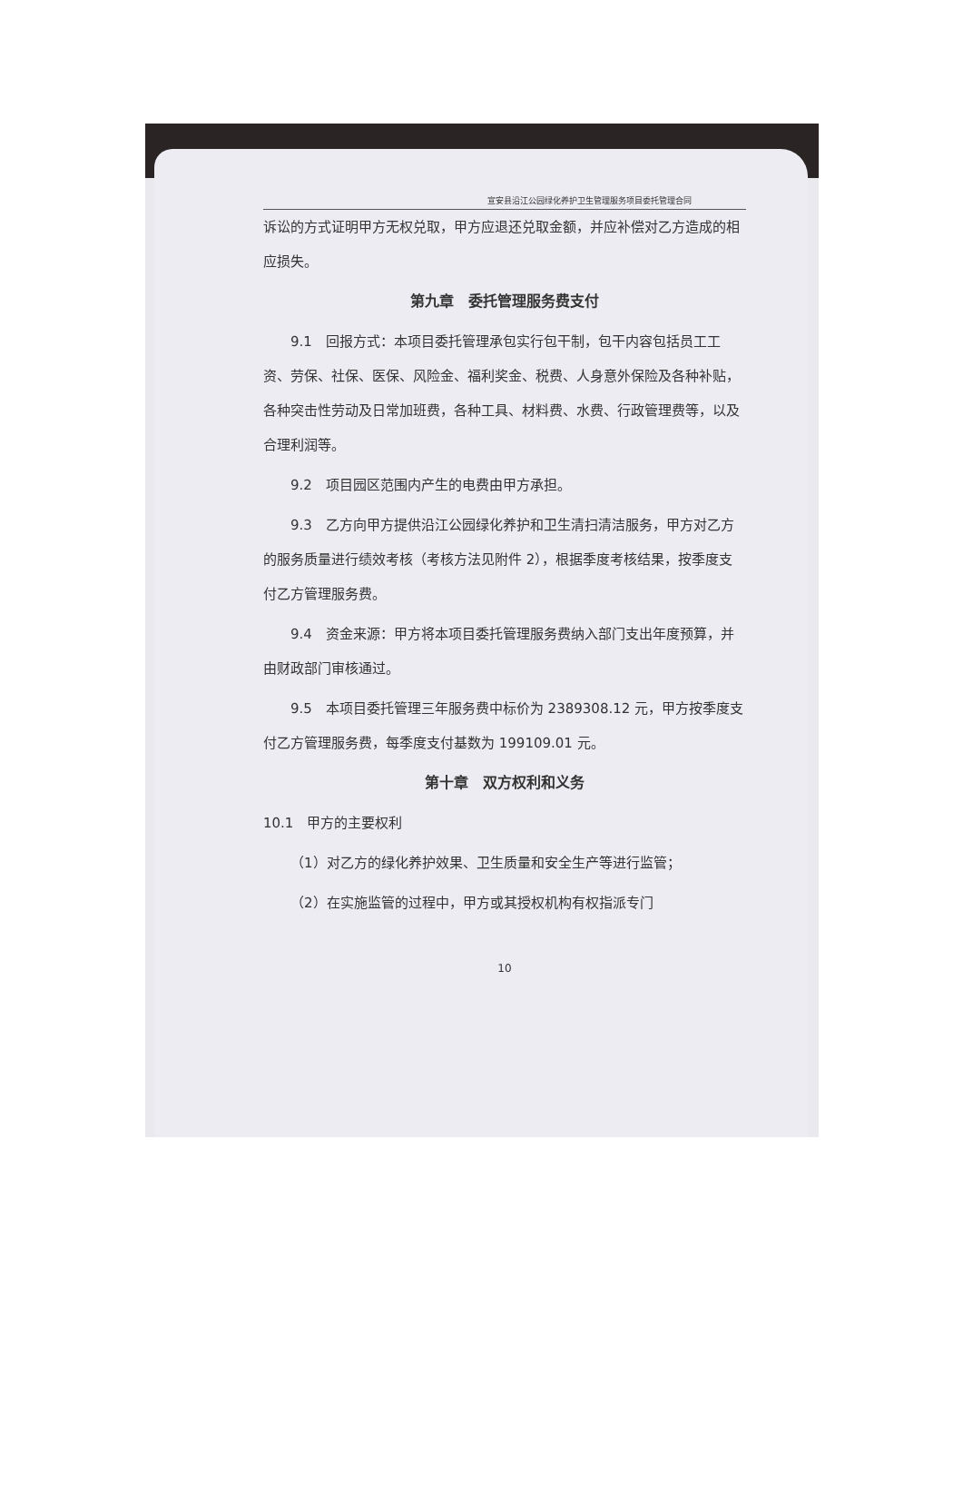宣安县沿江公园绿化养护卫生管理服务项目委托管理合同
诉讼的方式证明甲方无权兑取，甲方应退还兑取金额，并应补偿对乙方造成的相应损失。
第九章　委托管理服务费支付
9.1　回报方式：本项目委托管理承包实行包干制，包干内容包括员工工资、劳保、社保、医保、风险金、福利奖金、税费、人身意外保险及各种补贴，各种突击性劳动及日常加班费，各种工具、材料费、水费、行政管理费等，以及合理利润等。
9.2　项目园区范围内产生的电费由甲方承担。
9.3　乙方向甲方提供沿江公园绿化养护和卫生清扫清洁服务，甲方对乙方的服务质量进行绩效考核（考核方法见附件 2），根据季度考核结果，按季度支付乙方管理服务费。
9.4　资金来源：甲方将本项目委托管理服务费纳入部门支出年度预算，并由财政部门审核通过。
9.5　本项目委托管理三年服务费中标价为 2389308.12 元，甲方按季度支付乙方管理服务费，每季度支付基数为 199109.01 元。
第十章　双方权利和义务
10.1　甲方的主要权利
（1）对乙方的绿化养护效果、卫生质量和安全生产等进行监管；
（2）在实施监管的过程中，甲方或其授权机构有权指派专门
10